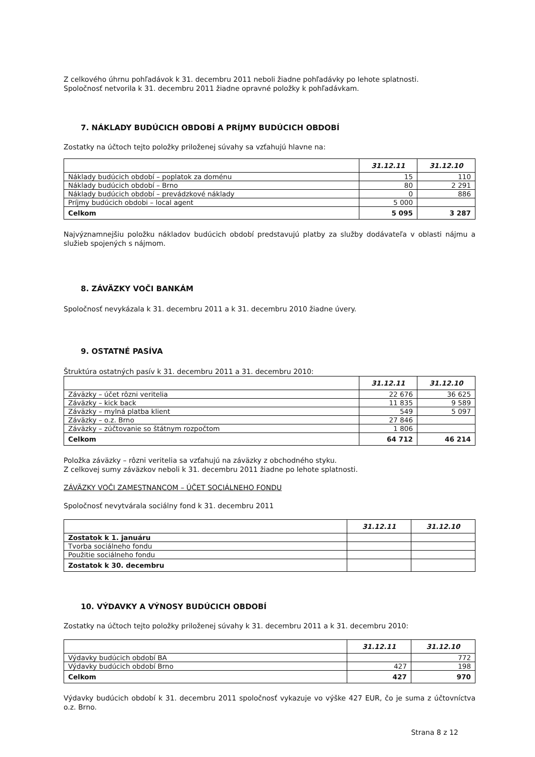Z celkového úhrnu pohľadávok k 31. decembru 2011 neboli žiadne pohľadávky po lehote splatnosti.
Spoločnosť netvorila k 31. decembru 2011 žiadne opravné položky k pohľadávkam.
7. NÁKLADY BUDÚCICH OBDOBÍ A PRÍJMY BUDÚCICH OBDOBÍ
Zostatky na účtoch tejto položky priloženej súvahy sa vzťahujú hlavne na:
| | 31.12.11 | 31.12.10 |
| --- | --- | --- |
| Náklady budúcich období – poplatok za doménu | 15 | 110 |
| Náklady budúcich období – Brno | 80 | 2 291 |
| Náklady budúcich období – prevádzkové náklady | 0 | 886 |
| Príjmy budúcich obdobi – local agent | 5 000 | |
| Celkom | 5 095 | 3 287 |
Najvýznamnejšiu položku nákladov budúcich období predstavujú platby za služby dodávateľa v oblasti nájmu a služieb spojených s nájmom.
8. ZÁVÄZKY VOČI BANKÁM
Spoločnosť nevykázala k 31. decembru 2011 a k 31. decembru 2010 žiadne úvery.
9. OSTATNÉ PASÍVA
Štruktúra ostatných pasív k 31. decembru 2011 a 31. decembru 2010:
| | 31.12.11 | 31.12.10 |
| --- | --- | --- |
| Záväzky – účet rôzni veritelia | 22 676 | 36 625 |
| Záväzky – kick back | 11 835 | 9 589 |
| Záväzky – mylná platba klient | 549 | 5 097 |
| Záväzky – o.z. Brno | 27 846 | |
| Záväzky – zúčtovanie so štátnym rozpočtom | 1 806 | |
| Celkom | 64 712 | 46 214 |
Položka záväzky – rôzni veritelia sa vzťahujú na záväzky z obchodného styku.
Z celkovej sumy záväzkov neboli k 31. decembru 2011 žiadne po lehote splatnosti.
ZÁVÄZKY VOČI ZAMESTNANCOM – ÚČET SOCIÁLNEHO FONDU
Spoločnosť nevytvárala sociálny fond k 31. decembru 2011
| | 31.12.11 | 31.12.10 |
| --- | --- | --- |
| Zostatok k 1. januáru | | |
| Tvorba sociálneho fondu | | |
| Použitie sociálneho fondu | | |
| Zostatok k 30. decembru | | |
10. VÝDAVKY A VÝNOSY BUDÚCICH OBDOBÍ
Zostatky na účtoch tejto položky priloženej súvahy k 31. decembru 2011 a k 31. decembru 2010:
| | 31.12.11 | 31.12.10 |
| --- | --- | --- |
| Výdavky budúcich období BA | | 772 |
| Výdavky budúcich období Brno | 427 | 198 |
| Celkom | 427 | 970 |
Výdavky budúcich období k 31. decembru 2011 spoločnosť vykazuje vo výške 427 EUR, čo je suma z účtovníctva o.z. Brno.
Strana 8 z 12